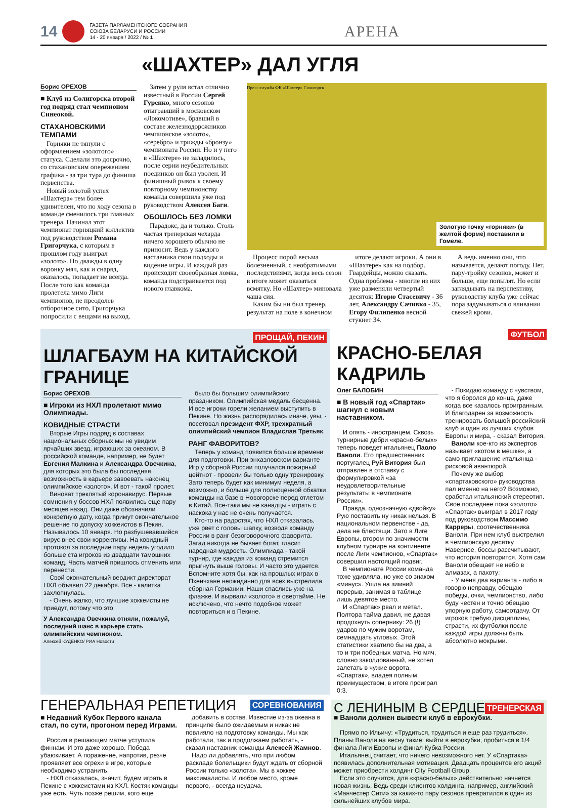14
ГАЗЕТА ПАРЛАМЕНТСКОГО СОБРАНИЯ
СОЮЗА БЕЛАРУСИ И РОССИИ
14 - 20 января / 2022 / № 1
АРЕНА
«ШАХТЕР» ДАЛ УГЛЯ
Борис ОРЕХОВ
■ Клуб из Солигорска второй год подряд стал чемпионом Синеокой.
СТАХАНОВСКИМИ ТЕМПАМИ
Горняки не тянули с оформлением «золотого» статуса. Сделали это досрочно, со стахановским опережением графика - за три тура до финиша первенства.
Новый золотой успех «Шахтера» тем более удивителен, что по ходу сезона в команде сменилось три главных тренера. Начинал этот чемпионат горняцкий коллектив под руководством Романа Григорчука, с которым в прошлом году выиграл «золото». Но дважды в одну воронку мяч, как и снаряд, оказалось, попадает не всегда. После того как команда пролетела мимо Лиги чемпионов, не преодолев отборочное сито, Григорчука попросили с вещами на выход.
Затем у руля встал отлично известный в России Сергей Гуренко, много сезонов отыгравший в московском «Локомотиве», бравший в составе железнодорожников чемпионское «золото», «серебро» и трижды «бронзу» чемпионата России. Но и у него в «Шахтере» не заладилось, после серии неубедительных поединков он был уволен. И финишный рывок к своему повторному чемпионству команда совершила уже под руководством Алексея Баги.
ОБОШЛОСЬ БЕЗ ЛОМКИ
Парадокс, да и только. Столь частая тренерская чехарда ничего хорошего обычно не приносит. Ведь у каждого наставника свои подходы и видение игры. И каждый раз происходит своеобразная ломка, команда подстраивается под нового главкома.
Пресс-служба ФК «Шахтер» Солигорск
Золотую точку «горняки» (в желтой форме) поставили в Гомеле.
Процесс порой весьма болезненный, с необратимыми последствиями, когда весь сезон в итоге может оказаться всмятку. Но «Шахтер» миновала чаша сия.
Каким бы ни был тренер, результат на поле в конечном
итоге делают игроки. А они в «Шахтере» как на подбор. Гвардейцы, можно сказать. Одна проблема - многие из них уже разменяли четвертый десяток: Игорю Стасевичу - 36 лет, Александру Сачивко - 35, Егору Филипенко весной стукнет 34.
А ведь именно они, что называется, делают погоду. Нет, пару-тройку сезонов, может и больше, еще попылят. Но если заглядывать на перспективу, руководству клуба уже сейчас пора задумываться о вливании свежей крови.
ПРОЩАЙ, ПЕКИН
ШЛАГБАУМ НА КИТАЙСКОЙ ГРАНИЦЕ
Борис ОРЕХОВ
■ Игроки из НХЛ пролетают мимо Олимпиады.
КОВИДНЫЕ СТРАСТИ
Вторые Игры подряд в составах национальных сборных мы не увидим ярчайших звезд, играющих за океаном. В российской команде, например, не будет Евгения Малкина и Александра Овечкина, для которых это была бы последняя возможность в карьере завоевать наконец олимпийское «золото». И вот - такой пролет.
Виноват треклятый коронавирус. Первые сомнения у боссов НХЛ появились еще пару месяцев назад. Они даже обозначили конкретную дату, когда примут окончательное решение по допуску хоккеистов в Пекин. Называлось 10 января. Но разбушевавшийся вирус внес свои коррективы. На ковидный протокол за последние пару недель угодило больше ста игроков из двадцати тамошних команд. Часть матчей пришлось отменить или перенести.
Свой окончательный вердикт директорат НХЛ объявил 22 декабря. Все - калитка захлопнулась.
- Очень жалко, что лучшие хоккеисты не приедут, потому что это
У Александра Овечкина отняли, пожалуй, последний шанс в карьере стать олимпийским чемпионом.
Алексей КУДЕНКО/ РИА Новости
было бы большим олимпийским праздником. Олимпийская медаль бесценна. И все игроки горели желанием выступить в Пекине. Но жизнь распорядилась иначе, увы, - посетовал президент ФХР, трехкратный олимпийский чемпион Владислав Третьяк.
РАНГ ФАВОРИТОВ?
Теперь у команд появится больше времени для подготовки. При энхаэловском варианте Игр у сборной России получался пожарный цейтнот - провели бы только одну тренировку. Зато теперь будет как минимум неделя, а возможно, и больше для полноценной обкатки команды на базе в Новогорске перед отлетом в Китай. Все-таки мы не канадцы - играть с наскока у нас не очень получается.
Кто-то на радостях, что НХЛ отказалась, уже рвет с головы шапку, возводя команду России в ранг безоговорочного фаворита. Загад никогда не бывает богат, гласит народная мудрость. Олимпиада - такой турнир, где каждая из команд стремится прыгнуть выше головы. И часто это удается. Вспомните хотя бы, как на прошлых играх в Пхенчхане неожиданно для всех выстрелила сборная Германии. Наши спаслись уже на флажке. И вырвали «золото» в овертайме. Не исключено, что нечто подобное может повториться и в Пекине.
ФУТБОЛ
КРАСНО-БЕЛАЯ КАДРИЛЬ
Олег БАЛОБИН
■ В новый год «Спартак» шагнул с новым наставником.
И опять - иностранцем. Сквозь турнирные дебри «красно-белых» теперь поведет итальянец Паоло Ваноли. Его предшественник португалец Руй Витория был отправлен в отставку с формулировкой «за неудовлетворительные результаты в чемпионате России».
Правда, однозначную «двойку» Рую поставить ну никак нельзя. В национальном первенстве - да, дела не блестящи. Зато в Лиге Европы, втором по значимости клубном турнире на континенте после Лиги чемпионов, «Спартак» совершил настоящий подвиг.
В чемпионате России команда тоже удивляла, но уже со знаком «минус». Ушла на зимний перерыв, занимая в таблице лишь девятое место.
И «Спартак» рвал и метал. Полтора тайма давил, не давая продохнуть сопернику: 26 (!) ударов по чужим воротам, семнадцать угловых. Этой статистики хватило бы на два, а то и три победных матча. Но мяч, словно заколдованный, не хотел залетать в чужие ворота. «Спартак», владея полным преимуществом, в итоге проиграл 0:3.
- Покидаю команду с чувством, что я боролся до конца, даже когда все казалось проигранным. И благодарен за возможность тренировать большой российский клуб и один из лучших клубов Европы и мира, - сказал Витория.
Ваноли кое-кто из экспертов называет «котом в мешке», а само приглашение итальянца - рисковой авантюрой.
Почему же выбор «спартаковского» руководства пал именно на него? Возможно, сработал итальянский стереотип. Свое последнее пока «золото» «Спартак» выиграл в 2017 году под руководством Массимо Карреры, соотечественника Ваноли. При нем клуб выстрелил в чемпионскую десятку. Наверное, боссы рассчитывают, что история повторится. Хотя сам Ваноли обещает не небо в алмазах, а пахоту:
- У меня два варианта - либо я говорю неправду, обещаю победы, очки, чемпионство, либо буду честен и точно обещаю упорную работу, самоотдачу. От игроков требую дисциплины, страсти, их футболки после каждой игры должны быть абсолютно мокрыми.
ГЕНЕРАЛЬНАЯ РЕПЕТИЦИЯ СОРЕВНОВАНИЯ
■ Недавний Кубок Первого канала стал, по сути, прогоном перед Играми.
Россия в решающем матче уступила финнам. И это даже хорошо. Победа убаюкивает. А поражение, напротив, резче проявляет все огрехи в игре, которые необходимо устранить.
- НХЛ отказалась, значит, будем играть в Пекине с хоккеистами из КХЛ. Костяк команды уже есть. Чуть позже решим, кого еще
добавить в состав. Известие из-за океана в принципе было ожидаемым и никак не повлияло на подготовку команды. Мы как работали, так и продолжаем работать, - сказал наставник команды Алексей Жамнов.
Надо ли добавлять, что при любом раскладе болельщики будут ждать от сборной России только «золота». Мы в хоккее максималисты. И любое место, кроме первого, - всегда неудача.
С ЛЕНИНЫМ В СЕРДЦЕ ТРЕНЕРСКАЯ
■ Ваноли должен вывести клуб в еврокубки.
Прямо по Ильичу: «Трудиться, трудиться и еще раз трудиться». Планы Ваноли на весну такие: выйти в еврокубки, пробиться в 1/4 финала Лиги Европы и финал Кубка России.
Итальянец считает, что ничего невозможного нет. У «Спартака» появилась дополнительная мотивация. Двадцать процентов его акций может приобрести холдинг City Football Group.
Если это случится, для «красно-белых» действительно начнется новая жизнь. Ведь среди клиентов холдинга, например, английский «Манчестер Сити» за каких-то пару сезонов превратился в один из сильнейших клубов мира.